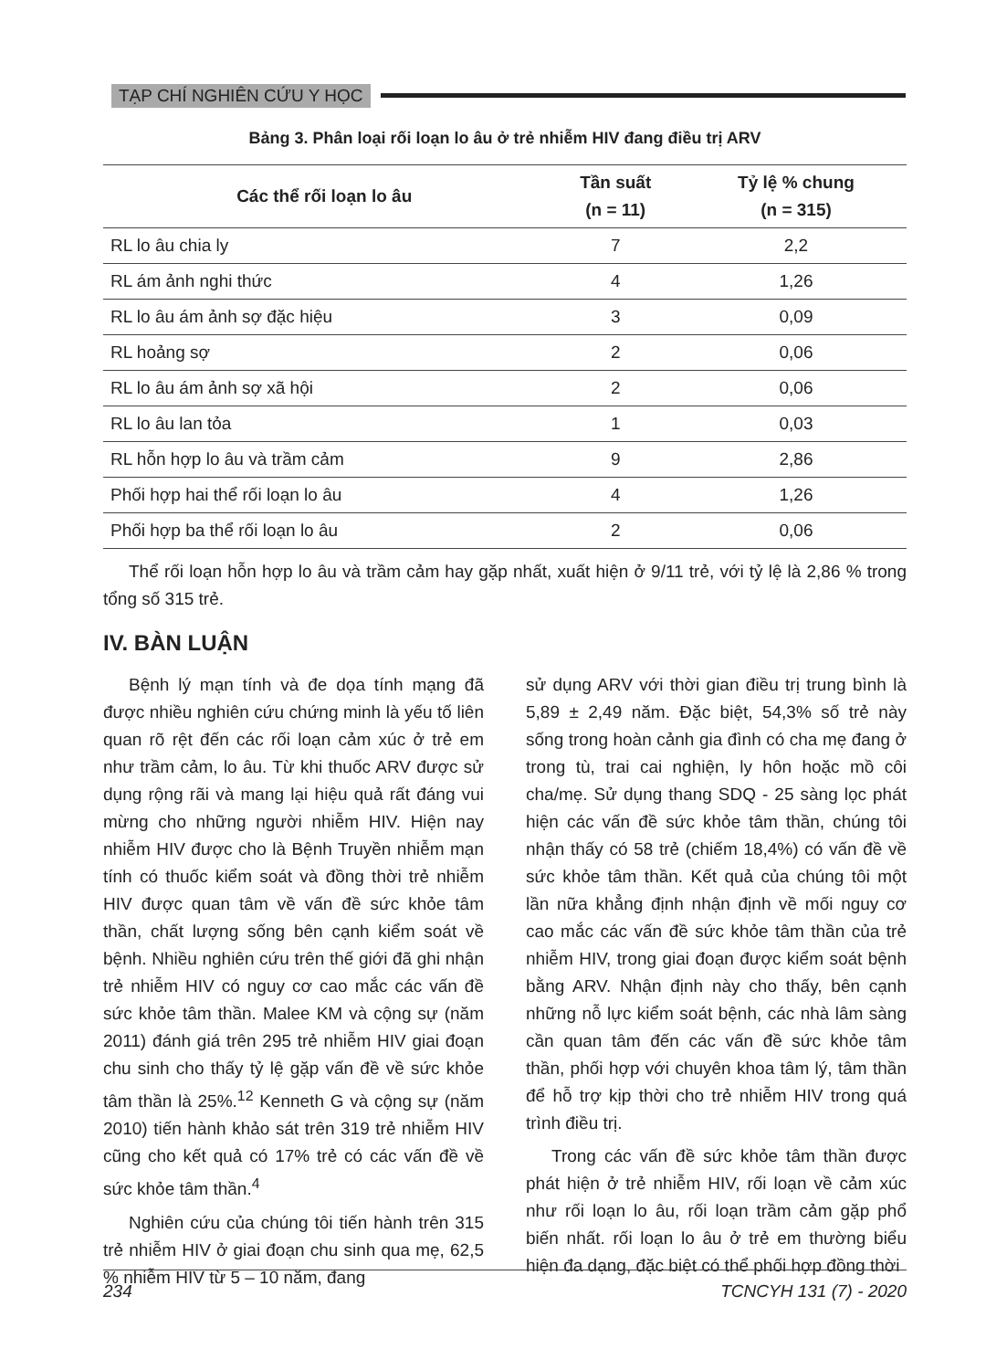TẠP CHÍ NGHIÊN CỨU Y HỌC
Bảng 3. Phân loại rối loạn lo âu ở trẻ nhiễm HIV đang điều trị ARV
| Các thể rối loạn lo âu | Tần suất (n = 11) | Tỷ lệ % chung (n = 315) |
| --- | --- | --- |
| RL lo âu chia ly | 7 | 2,2 |
| RL ám ảnh nghi thức | 4 | 1,26 |
| RL lo âu ám ảnh sợ đặc hiệu | 3 | 0,09 |
| RL hoảng sợ | 2 | 0,06 |
| RL lo âu ám ảnh sợ xã hội | 2 | 0,06 |
| RL lo âu lan tỏa | 1 | 0,03 |
| RL hỗn hợp lo âu và trầm cảm | 9 | 2,86 |
| Phối hợp hai thể rối loạn lo âu | 4 | 1,26 |
| Phối hợp ba thể rối loạn lo âu | 2 | 0,06 |
Thể rối loạn hỗn hợp lo âu và trầm cảm hay gặp nhất, xuất hiện ở 9/11 trẻ, với tỷ lệ là 2,86 % trong tổng số 315 trẻ.
IV. BÀN LUẬN
Bệnh lý mạn tính và đe dọa tính mạng đã được nhiều nghiên cứu chứng minh là yếu tố liên quan rõ rệt đến các rối loạn cảm xúc ở trẻ em như trầm cảm, lo âu. Từ khi thuốc ARV được sử dụng rộng rãi và mang lại hiệu quả rất đáng vui mừng cho những người nhiễm HIV. Hiện nay nhiễm HIV được cho là Bệnh Truyền nhiễm mạn tính có thuốc kiểm soát và đồng thời trẻ nhiễm HIV được quan tâm về vấn đề sức khỏe tâm thần, chất lượng sống bên cạnh kiểm soát về bệnh. Nhiều nghiên cứu trên thế giới đã ghi nhận trẻ nhiễm HIV có nguy cơ cao mắc các vấn đề sức khỏe tâm thần. Malee KM và cộng sự (năm 2011) đánh giá trên 295 trẻ nhiễm HIV giai đoạn chu sinh cho thấy tỷ lệ gặp vấn đề về sức khỏe tâm thần là 25%.<sup>12</sup> Kenneth G và cộng sự (năm 2010) tiến hành khảo sát trên 319 trẻ nhiễm HIV cũng cho kết quả có 17% trẻ có các vấn đề về sức khỏe tâm thần.<sup>4</sup>
Nghiên cứu của chúng tôi tiến hành trên 315 trẻ nhiễm HIV ở giai đoạn chu sinh qua mẹ, 62,5 % nhiễm HIV từ 5 – 10 năm, đang
sử dụng ARV với thời gian điều trị trung bình là 5,89 ± 2,49 năm. Đặc biệt, 54,3% số trẻ này sống trong hoàn cảnh gia đình có cha mẹ đang ở trong tù, trai cai nghiện, ly hôn hoặc mồ côi cha/mẹ. Sử dụng thang SDQ - 25 sàng lọc phát hiện các vấn đề sức khỏe tâm thần, chúng tôi nhận thấy có 58 trẻ (chiếm 18,4%) có vấn đề về sức khỏe tâm thần. Kết quả của chúng tôi một lần nữa khẳng định nhận định về mối nguy cơ cao mắc các vấn đề sức khỏe tâm thần của trẻ nhiễm HIV, trong giai đoạn được kiểm soát bệnh bằng ARV. Nhận định này cho thấy, bên cạnh những nỗ lực kiểm soát bệnh, các nhà lâm sàng cần quan tâm đến các vấn đề sức khỏe tâm thần, phối hợp với chuyên khoa tâm lý, tâm thần để hỗ trợ kịp thời cho trẻ nhiễm HIV trong quá trình điều trị.
Trong các vấn đề sức khỏe tâm thần được phát hiện ở trẻ nhiễm HIV, rối loạn về cảm xúc như rối loạn lo âu, rối loạn trầm cảm gặp phổ biến nhất. rối loạn lo âu ở trẻ em thường biểu hiện đa dạng, đặc biệt có thể phối hợp đồng thời
234 TCNCYH 131 (7) - 2020